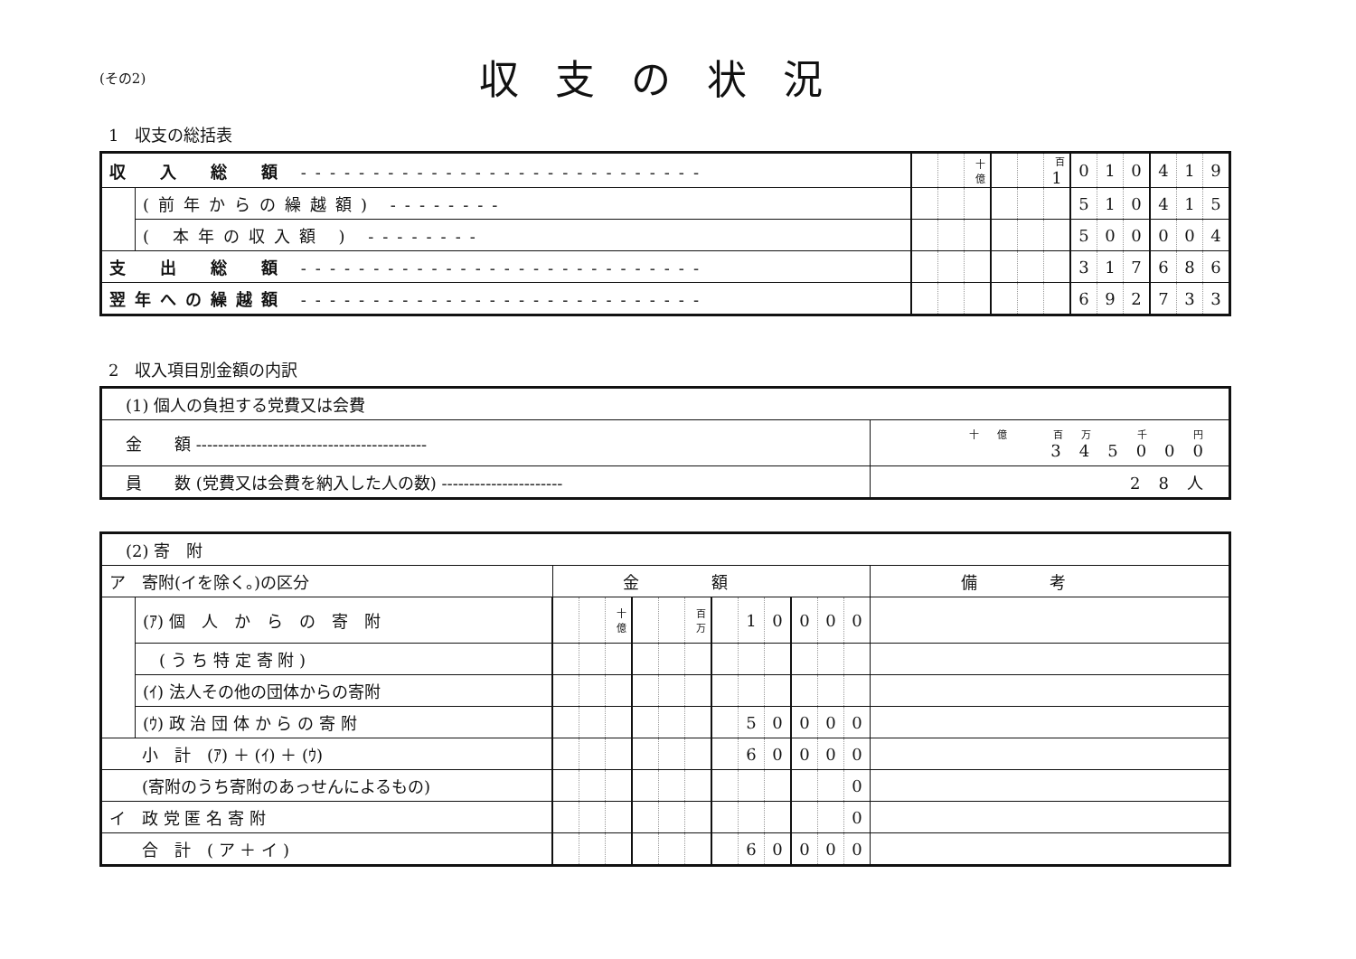(その2)
収支の状況
1　収支の総括表
| 収 入 総 額 ---------------------------- | | | | 十億 | | | 百 1 | 0 | 1 | 0 | 4 | 1 | 9 |
| | (前年からの繰越額) -------- | | | | | | | 5 | 1 | 0 | 4 | 1 | 5 |
| | ( 本年の収入額 ) -------- | | | | | | | 5 | 0 | 0 | 0 | 0 | 4 |
| 支 出 総 額 ---------------------------- | | | | | | | | 3 | 1 | 7 | 6 | 8 | 6 |
| 翌年への繰越額 ---------------------------- | | | | | | | | 6 | 9 | 2 | 7 | 3 | 3 |
2　収入項目別金額の内訳
| (1) 個人の負担する党費又は会費 | |
| 金 額 ------------------------------------------ | 十億 百万 千 円 345000 |
| 員 数 (党費又は会費を納入した人の数) ---------------------- | 28人 |
| (2) 寄 附 | | | | | | | | | | | | | | |
| ア 寄附(イを除く。)の区分 | | 金額 | | | | | | | | | | | | 備考 |
| | (ｱ) 個 人 か ら の 寄 附 | | | 十億 | | | 百万 | | 1 | 0 | 0 | 0 | 0 | |
| | ( う ち 特 定 寄 附 ) | | | | | | | | | | | | | |
| | (ｲ) 法人その他の団体からの寄附 | | | | | | | | | | | | | |
| | (ｳ) 政 治 団 体 か ら の 寄 附 | | | | | | | | 5 | 0 | 0 | 0 | 0 | |
| 小 計 (ｱ) ＋ (ｲ) ＋ (ｳ) | | | | | | | | | 6 | 0 | 0 | 0 | 0 | |
| (寄附のうち寄附のあっせんによるもの) | | | | | | | | | | | | | 0 | |
| イ 政 党 匿 名 寄 附 | | | | | | | | | | | | | 0 | |
| 合 計 ( ア ＋ イ ) | | | | | | | | | 6 | 0 | 0 | 0 | 0 | |